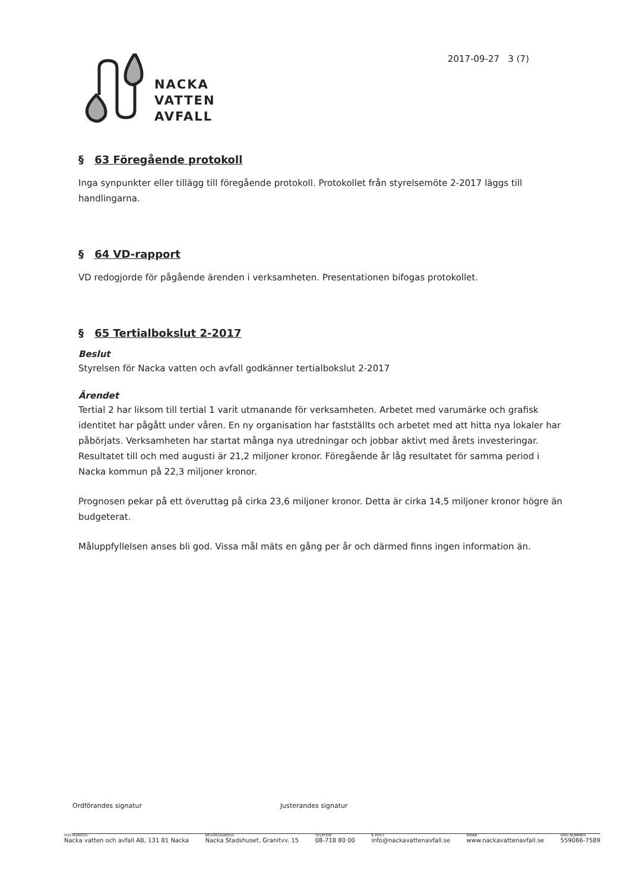NACKA
VATTEN
AVFALL
2017-09-27 3 (7)
§ 63 Föregående protokoll
Inga synpunkter eller tillägg till föregående protokoll. Protokollet från styrelsemöte 2-2017 läggs till handlingarna.
§ 64 VD-rapport
VD redogjorde för pågående ärenden i verksamheten. Presentationen bifogas protokollet.
§ 65 Tertialbokslut 2-2017
Beslut
Styrelsen för Nacka vatten och avfall godkänner tertialbokslut 2-2017
Ärendet
Tertial 2 har liksom till tertial 1 varit utmanande för verksamheten. Arbetet med varumärke och grafisk identitet har pågått under våren. En ny organisation har fastställts och arbetet med att hitta nya lokaler har påbörjats. Verksamheten har startat många nya utredningar och jobbar aktivt med årets investeringar. Resultatet till och med augusti är 21,2 miljoner kronor. Föregående år låg resultatet för samma period i Nacka kommun på 22,3 miljoner kronor.
Prognosen pekar på ett överuttag på cirka 23,6 miljoner kronor. Detta är cirka 14,5 miljoner kronor högre än budgeterat.
Måluppfyllelsen anses bli god. Vissa mål mäts en gång per år och därmed finns ingen information än.
Ordförandes signatur Justerandes signatur
POSTADRESS
Nacka vatten och avfall AB, 131 81 Nacka
BESÖKSADRESS
Nacka Stadshuset, Granitvv. 15
TELEFON
08-718 80 00
E-POST
info@nackavattenavfall.se
WEBB
www.nackavattenavfall.se
ORG.NUMMER
559066-7589